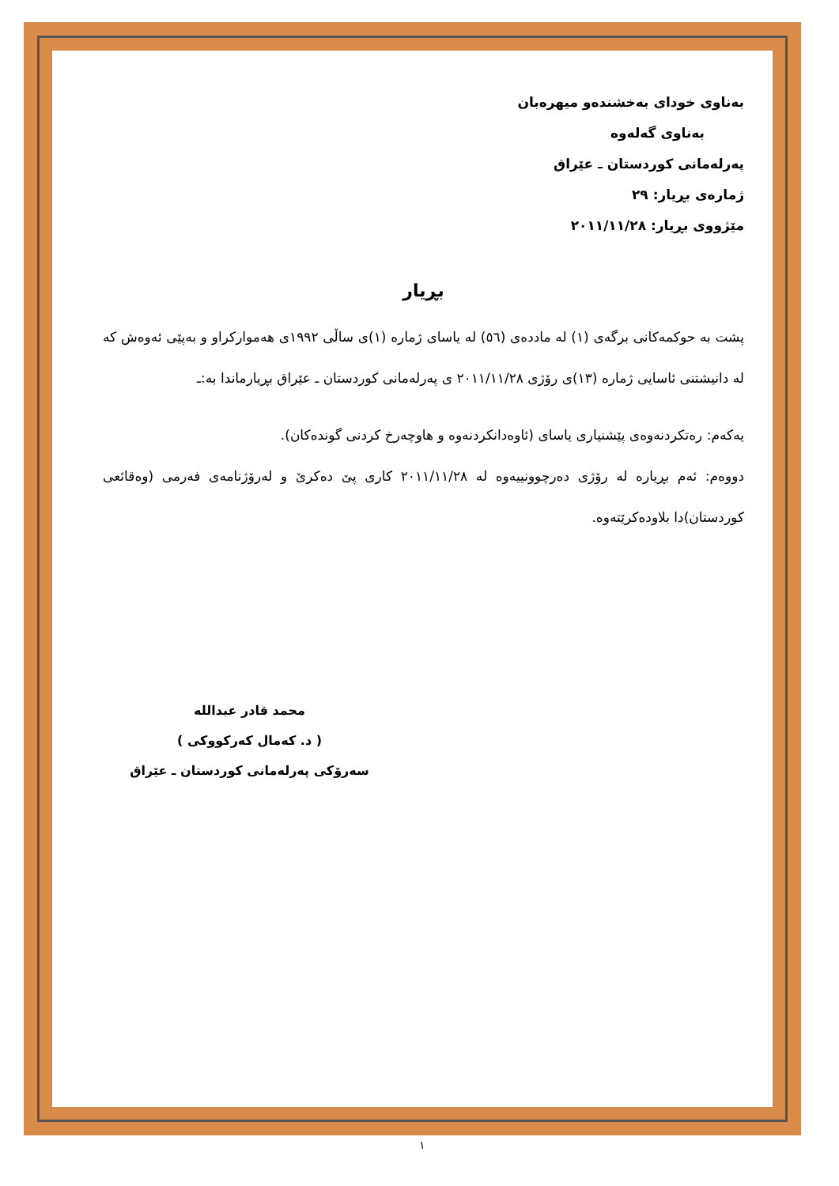بەناوی خودای بەخشندەو میهرەبان
بەناوی گەلەوە
پەرلەمانی كوردستان ـ عێراق
ژمارەی بڕیار: ٢٩
مێژووی بڕیار: ٢٠١١/١١/٢٨
بڕیار
پشت بە حوكمەكانی برگەی (١) لە ماددەی (٥٦) لە یاسای ژمارە (١)ی ساڵی ١٩٩٢ی هەموارکراو و بەپێی ئەوەش کە لە دانیشتنی ئاسایی ژمارە (١٣)ی رۆژی ٢٠١١/١١/٢٨ ی پەرلەمانی كوردستان ـ عێراق بڕیارماندا بە:ـ
یەكەم: رەتكردنەوەی پێشنیاری یاسای (ئاوەدانكردنەوە و هاوچەرخ كردنی گوندەكان).
دووەم: ئەم بڕیارە لە رۆژی دەرچوونییەوە لە ٢٠١١/١١/٢٨ كاری پێ دەكرێ و لەرۆژنامەی فەرمی (وەقائعی كوردستان)دا بلاودەكرێتەوە.
محمد قادر عبدالله
( د. كەمال كەركووكی )
سەرۆكی پەرلەمانی كوردستان ـ عێراق
١